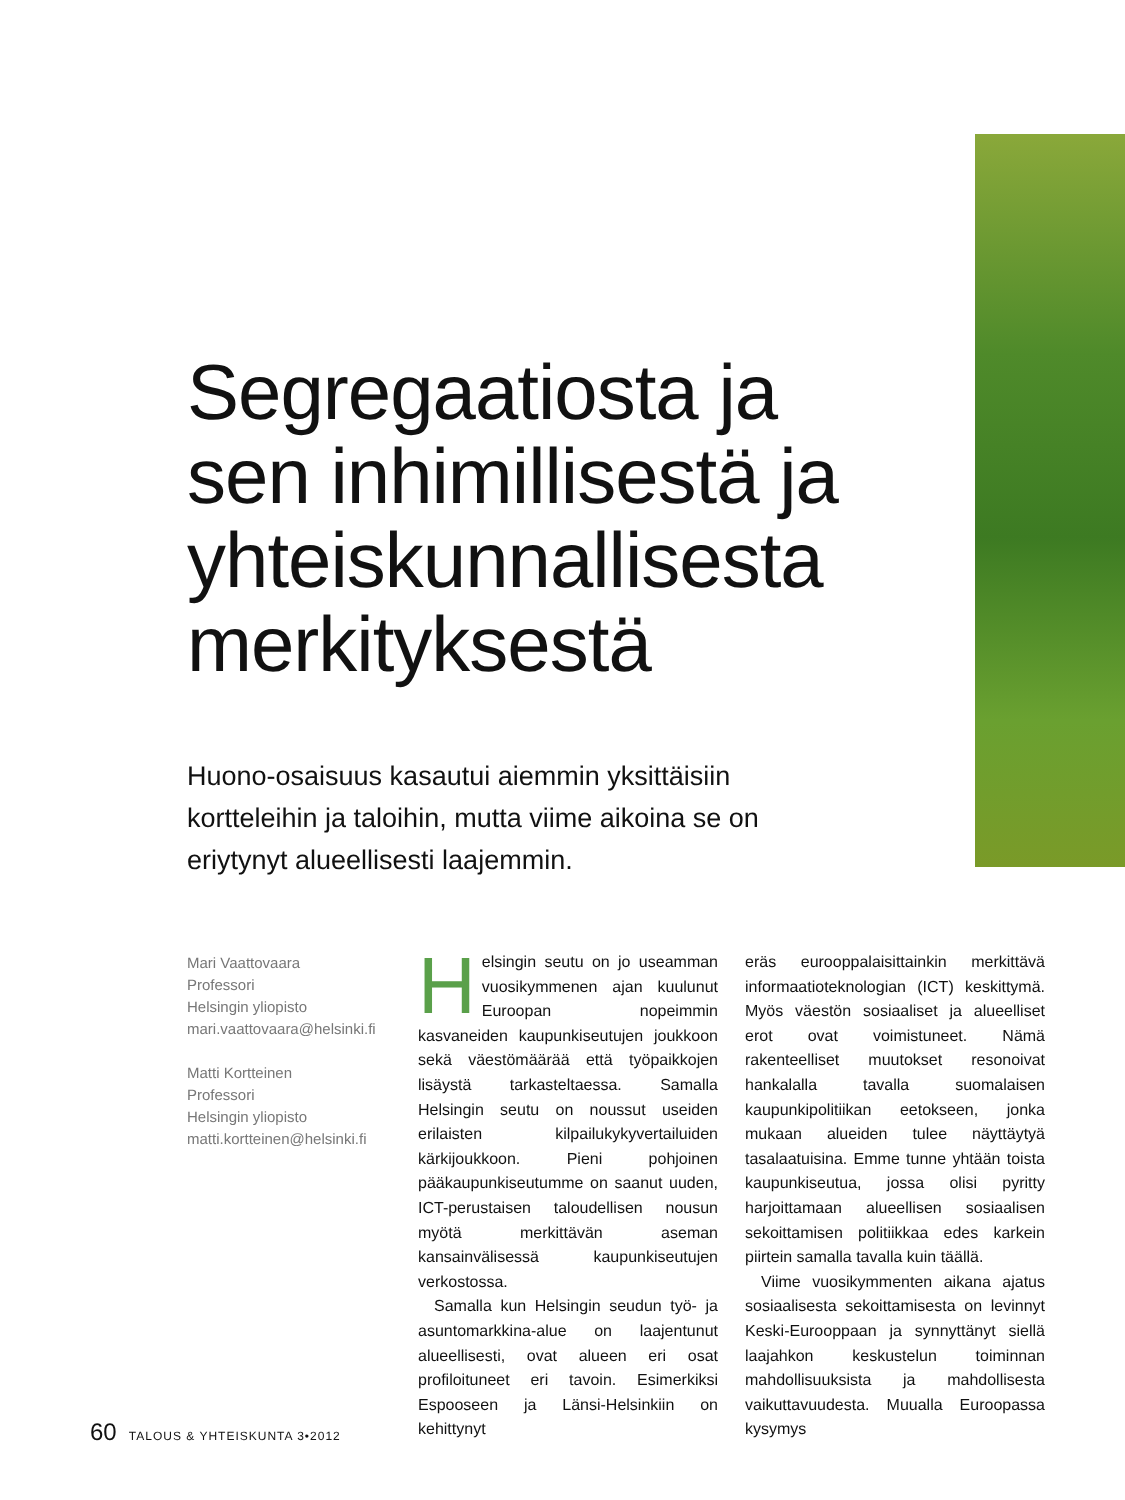Segregaatiosta ja sen inhimillisestä ja yhteiskunnallisesta merkityksestä
Huono-osaisuus kasautui aiemmin yksittäisiin kortteleihin ja taloihin, mutta viime aikoina se on eriytynyt alueellisesti laajemmin.
Mari Vaattovaara
Professori
Helsingin yliopisto
mari.vaattovaara@helsinki.fi
Matti Kortteinen
Professori
Helsingin yliopisto
matti.kortteinen@helsinki.fi
Helsingin seutu on jo useamman vuosikymmenen ajan kuulunut Euroopan nopeimmin kasvaneiden kaupunkiseutujen joukkoon sekä väestömäärää että työpaikkojen lisäystä tarkasteltaessa. Samalla Helsingin seutu on noussut useiden erilaisten kilpailukykyvertailuiden kärkijoukkoon. Pieni pohjoinen pääkaupunkiseutumme on saanut uuden, ICT-perustaisen taloudellisen nousun myötä merkittävän aseman kansainvälisessä kaupunkiseutujen verkostossa.
Samalla kun Helsingin seudun työ- ja asuntomarkkina-alue on laajentunut alueellisesti, ovat alueen eri osat profiloituneet eri tavoin. Esimerkiksi Espooseen ja Länsi-Helsinkiin on kehittynyt
eräs eurooppalaisittainkin merkittävä informaatioteknologian (ICT) keskittymä. Myös väestön sosiaaliset ja alueelliset erot ovat voimistuneet. Nämä rakenteelliset muutokset resonoivat hankalalla tavalla suomalaisen kaupunkipolitiikan eetokseen, jonka mukaan alueiden tulee näyttäytyä tasalaatuisina. Emme tunne yhtään toista kaupunkiseutua, jossa olisi pyritty harjoittamaan alueellisen sosiaalisen sekoittamisen politiikkaa edes karkein piirtein samalla tavalla kuin täällä.
Viime vuosikymmenten aikana ajatus sosiaalisesta sekoittamisesta on levinnyt Keski-Eurooppaan ja synnyttänyt siellä laajahkon keskustelun toiminnan mahdollisuuksista ja mahdollisesta vaikuttavuudesta. Muualla Euroopassa kysymys
60 TALOUS & YHTEISKUNTA 3•2012